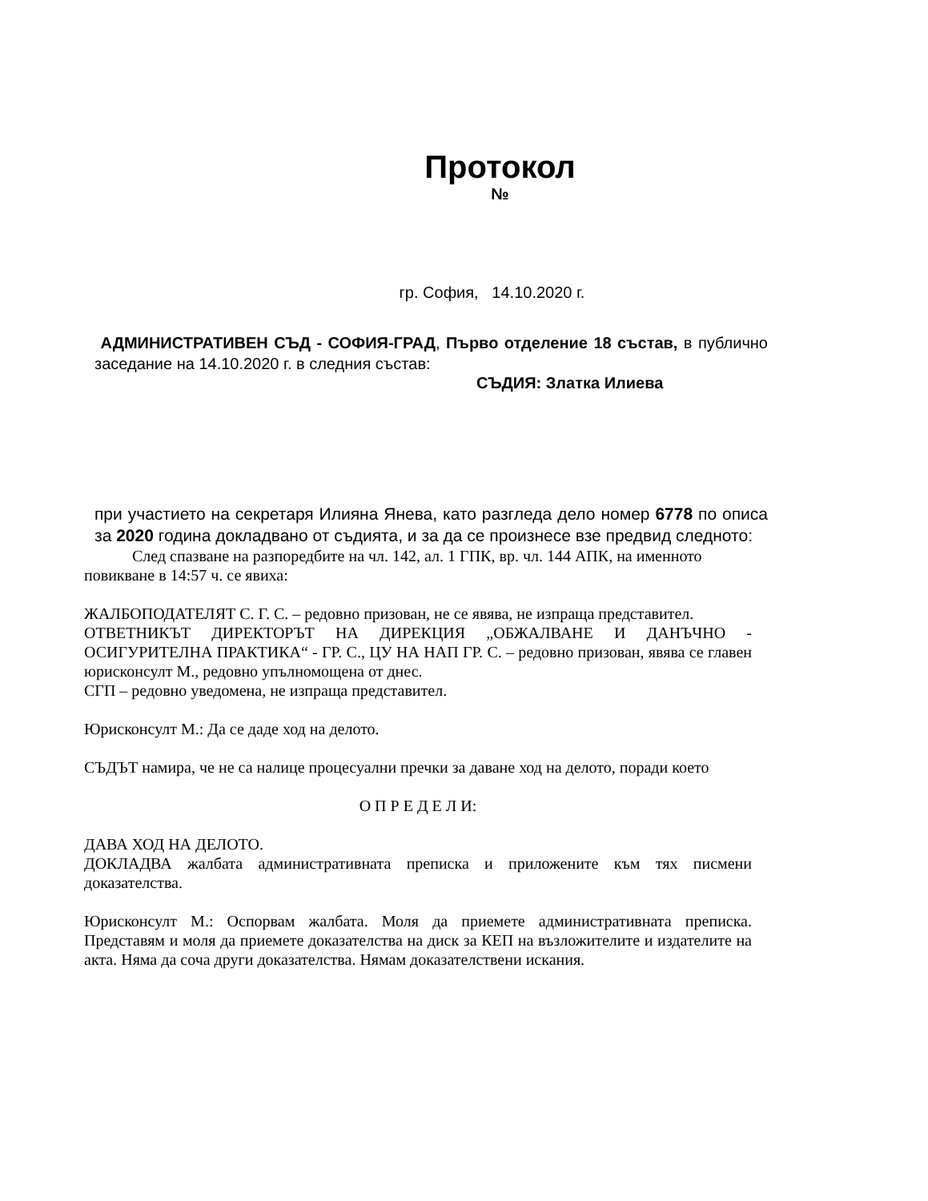Протокол
№
гр. София, 14.10.2020 г.
АДМИНИСТРАТИВЕН СЪД - СОФИЯ-ГРАД, Първо отделение 18 състав, в публично заседание на 14.10.2020 г. в следния състав:
СЪДИЯ: Златка Илиева
при участието на секретаря Илияна Янева, като разгледа дело номер 6778 по описа за 2020 година докладвано от съдията, и за да се произнесе взе предвид следното:
След спазване на разпоредбите на чл. 142, ал. 1 ГПК, вр. чл. 144 АПК, на именното повикване в 14:57 ч. се явиха:
ЖАЛБОПОДАТЕЛЯТ С. Г. С. – редовно призован, не се явява, не изпраща представител.
ОТВЕТНИКЪТ ДИРЕКТОРЪТ НА ДИРЕКЦИЯ „ОБЖАЛВАНЕ И ДАНЪЧНО - ОСИГУРИТЕЛНА ПРАКТИКА“ - ГР. С., ЦУ НА НАП ГР. С. – редовно призован, явява се главен юрисконсулт М., редовно упълномощена от днес.
СГП – редовно уведомена, не изпраща представител.
Юрисконсулт М.: Да се даде ход на делото.
СЪДЪТ намира, че не са налице процесуални пречки за даване ход на делото, поради което
О П Р Е Д Е Л И:
ДАВА ХОД НА ДЕЛОТО.
ДОКЛАДВА жалбата административната преписка и приложените към тях писмени доказателства.
Юрисконсулт М.: Оспорвам жалбата. Моля да приемете административната преписка. Представям и моля да приемете доказателства на диск за КЕП на възложителите и издателите на акта. Няма да соча други доказателства. Нямам доказателствени искания.